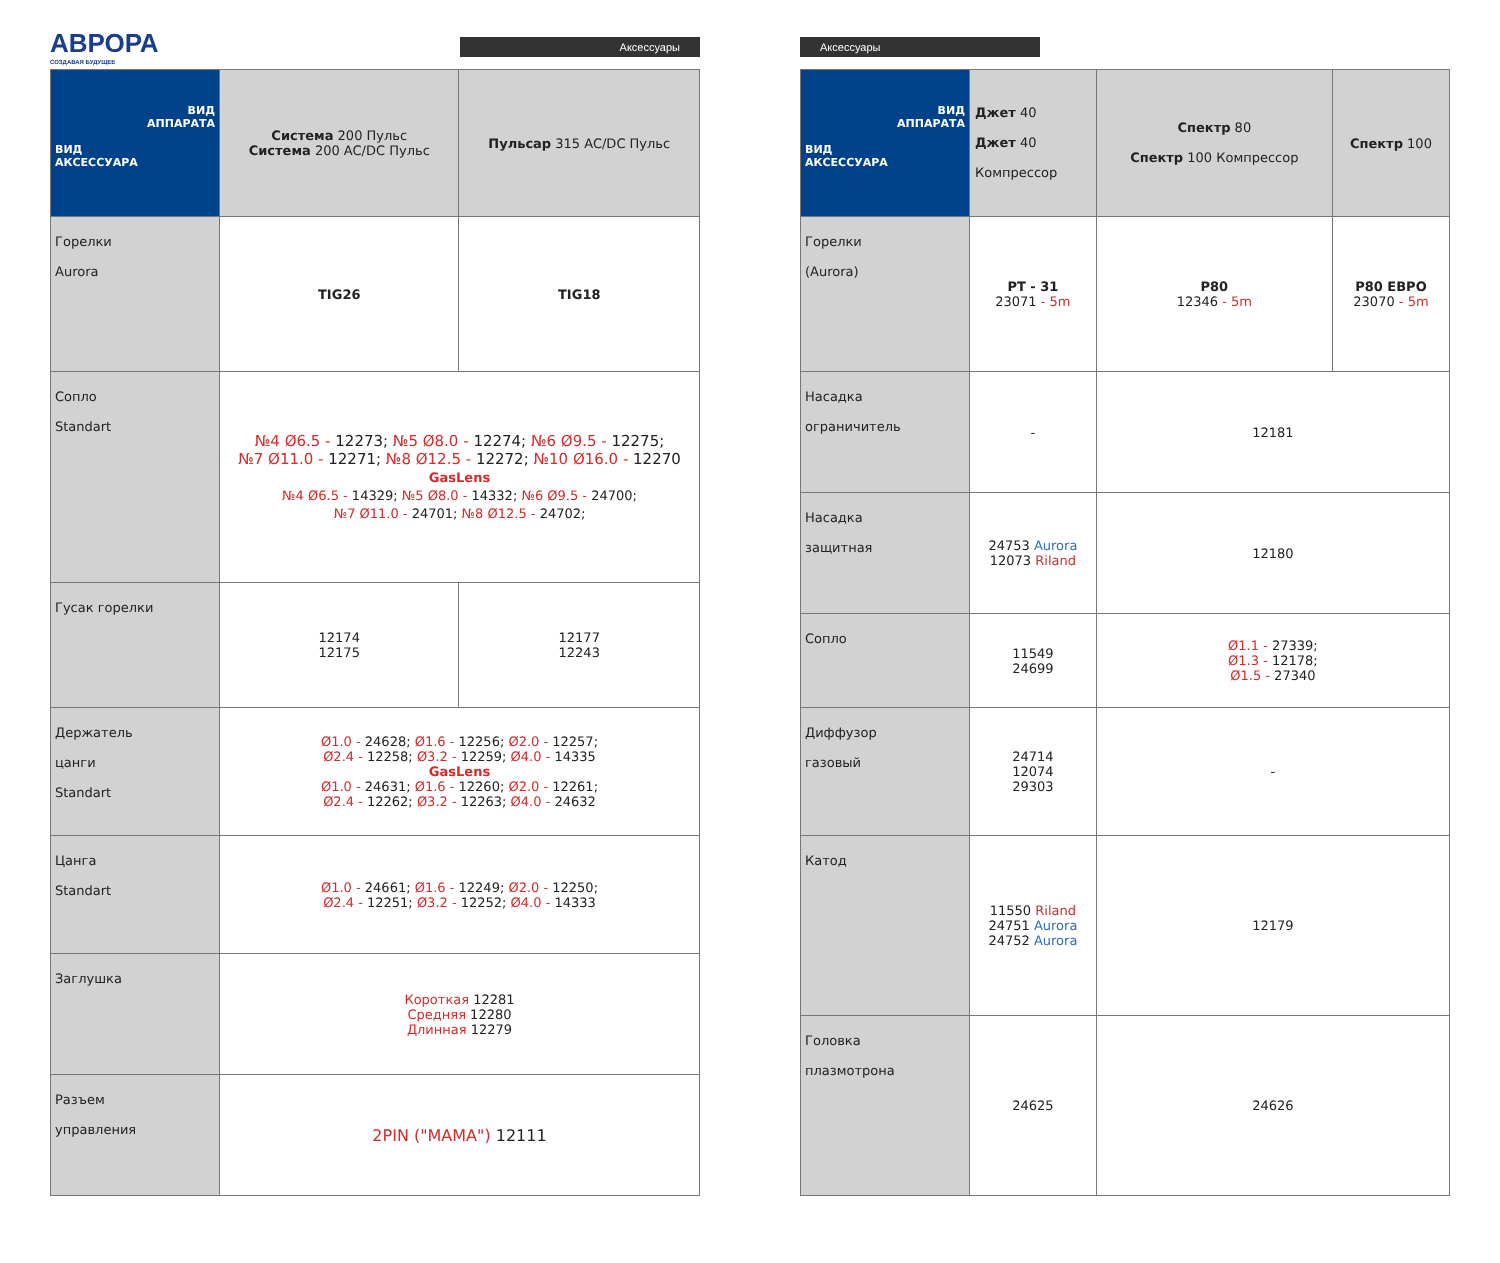АВРОРА
СОЗДАВАЯ БУДУЩЕЕ
Аксессуары
| ВИД АППАРАТА ВИД АКСЕССУАРА | Система 200 Пульс Система 200 AC/DC Пульс | Пульсар 315 AC/DC Пульс |
| --- | --- | --- |
| Горелки Aurora | TIG26 | TIG18 |
| Сопло Standart | №4 Ø6.5 - 12273; №5 Ø8.0 - 12274; №6 Ø9.5 - 12275; №7 Ø11.0 - 12271; №8 Ø12.5 - 12272; №10 Ø16.0 - 12270 GasLens №4 Ø6.5 - 14329; №5 Ø8.0 - 14332; №6 Ø9.5 - 24700; №7 Ø11.0 - 24701; №8 Ø12.5 - 24702; | |
| Гусак горелки | 12174 12175 | 12177 12243 |
| Держатель цанги Standart | Ø1.0 - 24628; Ø1.6 - 12256; Ø2.0 - 12257; Ø2.4 - 12258; Ø3.2 - 12259; Ø4.0 - 14335 GasLens Ø1.0 - 24631; Ø1.6 - 12260; Ø2.0 - 12261; Ø2.4 - 12262; Ø3.2 - 12263; Ø4.0 - 24632 | |
| Цанга Standart | Ø1.0 - 24661; Ø1.6 - 12249; Ø2.0 - 12250; Ø2.4 - 12251; Ø3.2 - 12252; Ø4.0 - 14333 | |
| Заглушка | Короткая 12281 Средняя 12280 Длинная 12279 | |
| Разъем управления | 2PIN ("МАМА") 12111 | |
Аксессуары
| ВИД АППАРАТА ВИД АКСЕССУАРА | Джет 40 Джет 40 Компрессор | Спектр 80 Спектр 100 Компрессор | Спектр 100 |
| --- | --- | --- | --- |
| Горелки (Aurora) | PT - 31 23071 - 5m | P80 12346 - 5m | P80 ЕВРО 23070 - 5m |
| Насадка ограничитель | - | 12181 | |
| Насадка защитная | 24753 Aurora 12073 Riland | 12180 | |
| Сопло | 11549 24699 | Ø1.1 - 27339; Ø1.3 - 12178; Ø1.5 - 27340 | |
| Диффузор газовый | 24714 12074 29303 | - | |
| Катод | 11550 Riland 24751 Aurora 24752 Aurora | 12179 | |
| Головка плазмотрона | 24625 | 24626 | |